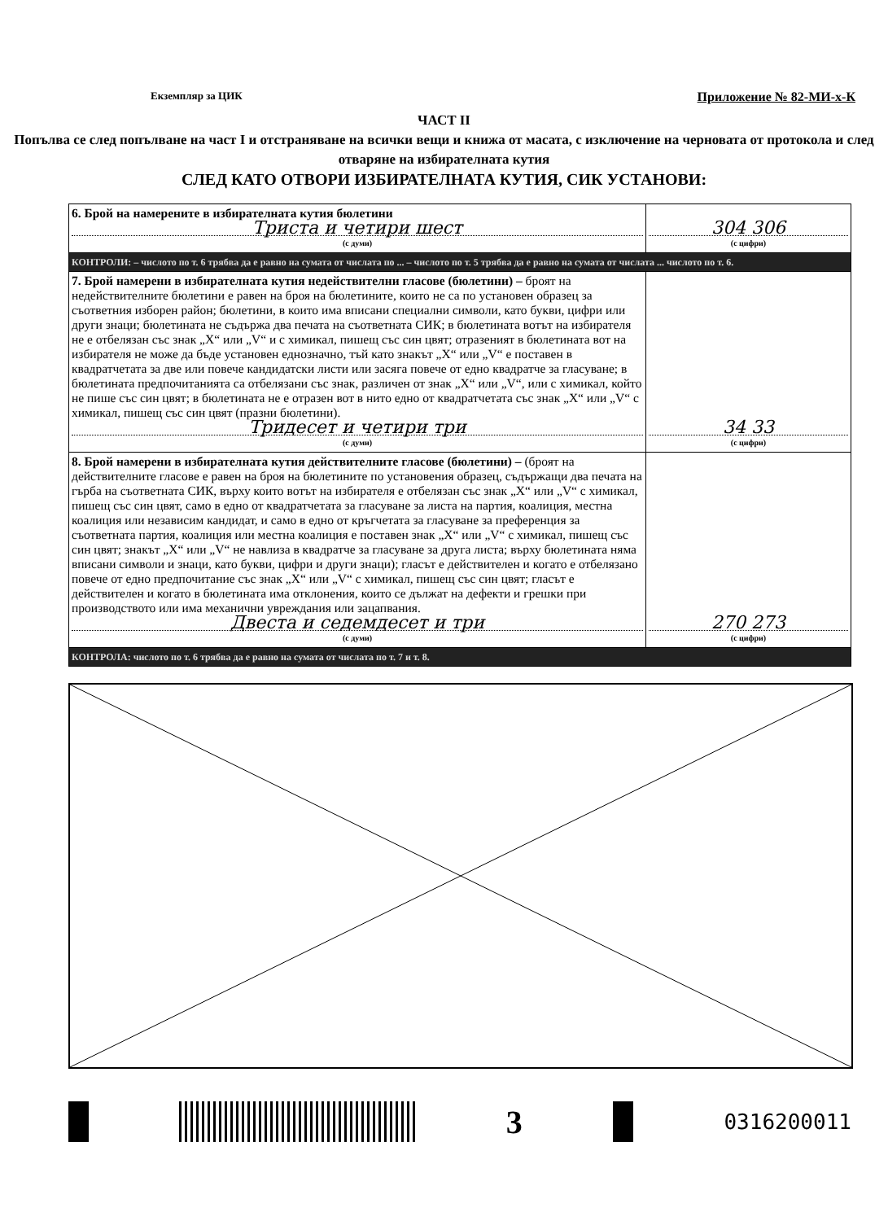Екземпляр за ЦИК Приложение № 82-МИ-х-К
ЧАСТ II
Попълва се след попълване на част I и отстраняване на всички вещи и книжа от масата, с изключение на черновата от протокола и след отваряне на избирателната кутия
СЛЕД КАТО ОТВОРИ ИЗБИРАТЕЛНАТА КУТИЯ, СИК УСТАНОВИ:
| 6. Брой на намерените в избирателната кутия бюлетини Триста и четири шест (с думи) | 304 306 (с цифри) |
| КОНТРОЛИ: – числото по т. 6 трябва да е равно на сумата от числата по ... – числото по т. 5 трябва да е равно на сумата от числата ... числото по т. 6. | |
| 7. Брой намерени в избирателната кутия недействителни гласове (бюлетини) – броят на недействителните бюлетини е равен на броя на бюлетините, които не са по установен образец за съответния изборен район; бюлетини, в които има вписани специални символи, като букви, цифри или други знаци; бюлетината не съдържа два печата на съответната СИК; в бюлетината вотът на избирателя не е отбелязан със знак „X“ или „V“ и с химикал, пишещ със син цвят; отразеният в бюлетината вот на избирателя не може да бъде установен еднозначно, тъй като знакът „X“ или „V“ е поставен в квадратчетата за две или повече кандидатски листи или засяга повече от едно квадратче за гласуване; в бюлетината предпочитанията са отбелязани със знак, различен от знак „X“ или „V“, или с химикал, който не пише със син цвят; в бюлетината не е отразен вот в нито едно от квадратчетата със знак „X“ или „V“ с химикал, пишещ със син цвят (празни бюлетини). Тридесет и четири три (с думи) | 34 33 (с цифри) |
| 8. Брой намерени в избирателната кутия действителните гласове (бюлетини) – (броят на действителните гласове е равен на броя на бюлетините по установения образец, съдържащи два печата на гърба на съответната СИК, върху които вотът на избирателя е отбелязан със знак „X“ или „V“ с химикал, пишещ със син цвят, само в едно от квадратчетата за гласуване за листа на партия, коалиция, местна коалиция или независим кандидат, и само в едно от кръгчетата за гласуване за преференция за съответната партия, коалиция или местна коалиция е поставен знак „X“ или „V“ с химикал, пишещ със син цвят; знакът „X“ или „V“ не навлиза в квадратче за гласуване за друга листа; върху бюлетината няма вписани символи и знаци, като букви, цифри и други знаци); гласът е действителен и когато е отбелязано повече от едно предпочитание със знак „X“ или „V“ с химикал, пишещ със син цвят; гласът е действителен и когато в бюлетината има отклонения, които се дължат на дефекти и грешки при производството или има механични увреждания или зацапвания. Двеста и седемдесет и три (с думи) | 270 273 (с цифри) |
| КОНТРОЛА: числото по т. 6 трябва да е равно на сумата от числата по т. 7 и т. 8. | |
3
0316200011